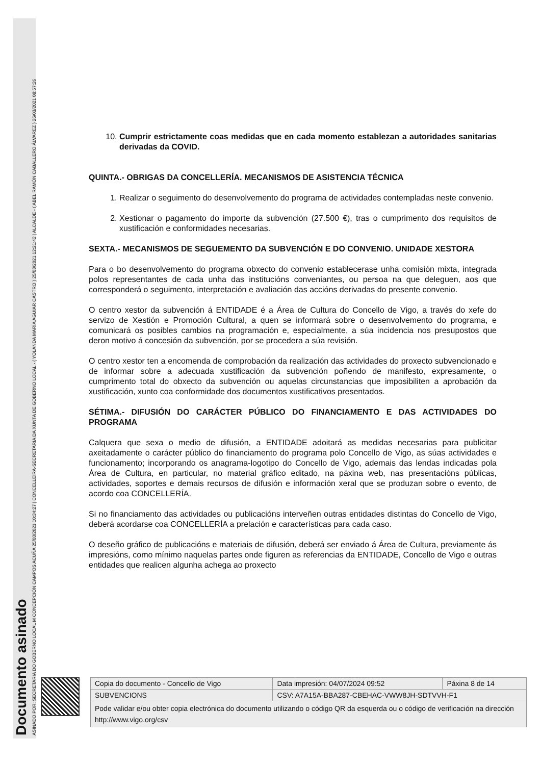Documento asinado
ASINADO POR: SECRETARIA DO GOBERNO LOCAL M CONCEPCIÓN CAMPOS ACUÑA 25/03/2021 10:34:27 | CONCELLEIRA-SECRETARIA DA XUNTA DE GOBERNO LOCAL - ( YOLANDA MARÍA AGUIAR CASTRO ) 25/03/2021 12:21:42 | ALCALDE - ( ABEL RAMÓN CABALLERO ÁLVAREZ ) 26/03/2021 08:57:26
10. Cumprir estrictamente coas medidas que en cada momento establezan a autoridades sanitarias derivadas da COVID.
QUINTA.- OBRIGAS DA CONCELLERÍA. MECANISMOS DE ASISTENCIA TÉCNICA
1. Realizar o seguimento do desenvolvemento do programa de actividades contempladas neste convenio.
2. Xestionar o pagamento do importe da subvención (27.500 €), tras o cumprimento dos requisitos de xustificación e conformidades necesarias.
SEXTA.- MECANISMOS DE SEGUEMENTO DA SUBVENCIÓN E DO CONVENIO. UNIDADE XESTORA
Para o bo desenvolvemento do programa obxecto do convenio establecerase unha comisión mixta, integrada polos representantes de cada unha das institucións conveniantes, ou persoa na que deleguen, aos que corresponderá o seguimento, interpretación e avaliación das accións derivadas do presente convenio.
O centro xestor da subvención á ENTIDADE é a Área de Cultura do Concello de Vigo, a través do xefe do servizo de Xestión e Promoción Cultural, a quen se informará sobre o desenvolvemento do programa, e comunicará os posibles cambios na programación e, especialmente, a súa incidencia nos presupostos que deron motivo á concesión da subvención, por se procedera a súa revisión.
O centro xestor ten a encomenda de comprobación da realización das actividades do proxecto subvencionado e de informar sobre a adecuada xustificación da subvención poñendo de manifesto, expresamente, o cumprimento total do obxecto da subvención ou aquelas circunstancias que imposibiliten a aprobación da xustificación, xunto coa conformidade dos documentos xustificativos presentados.
SÉTIMA.- DIFUSIÓN DO CARÁCTER PÚBLICO DO FINANCIAMENTO E DAS ACTIVIDADES DO PROGRAMA
Calquera que sexa o medio de difusión, a ENTIDADE adoitará as medidas necesarias para publicitar axeitadamente o carácter público do financiamento do programa polo Concello de Vigo, as súas actividades e funcionamento; incorporando os anagrama-logotipo do Concello de Vigo, ademais das lendas indicadas pola Área de Cultura, en particular, no material gráfico editado, na páxina web, nas presentacións públicas, actividades, soportes e demais recursos de difusión e información xeral que se produzan sobre o evento, de acordo coa CONCELLERÍA.
Si no financiamento das actividades ou publicacións interveñen outras entidades distintas do Concello de Vigo, deberá acordarse coa CONCELLERÍA a prelación e características para cada caso.
O deseño gráfico de publicacións e materiais de difusión, deberá ser enviado á Área de Cultura, previamente ás impresións, como mínimo naquelas partes onde figuren as referencias da ENTIDADE, Concello de Vigo e outras entidades que realicen algunha achega ao proxecto
| Copia do documento - Concello de Vigo | Data impresión: 04/07/2024 09:52 | Páxina 8 de 14 |
| SUBVENCIONS | CSV: A7A15A-BBA287-CBEHAC-VWW8JH-SDTVVH-F1 | |
| Pode validar e/ou obter copia electrónica do documento utilizando o código QR da esquerda ou o código de verificación na dirección http://www.vigo.org/csv | | |